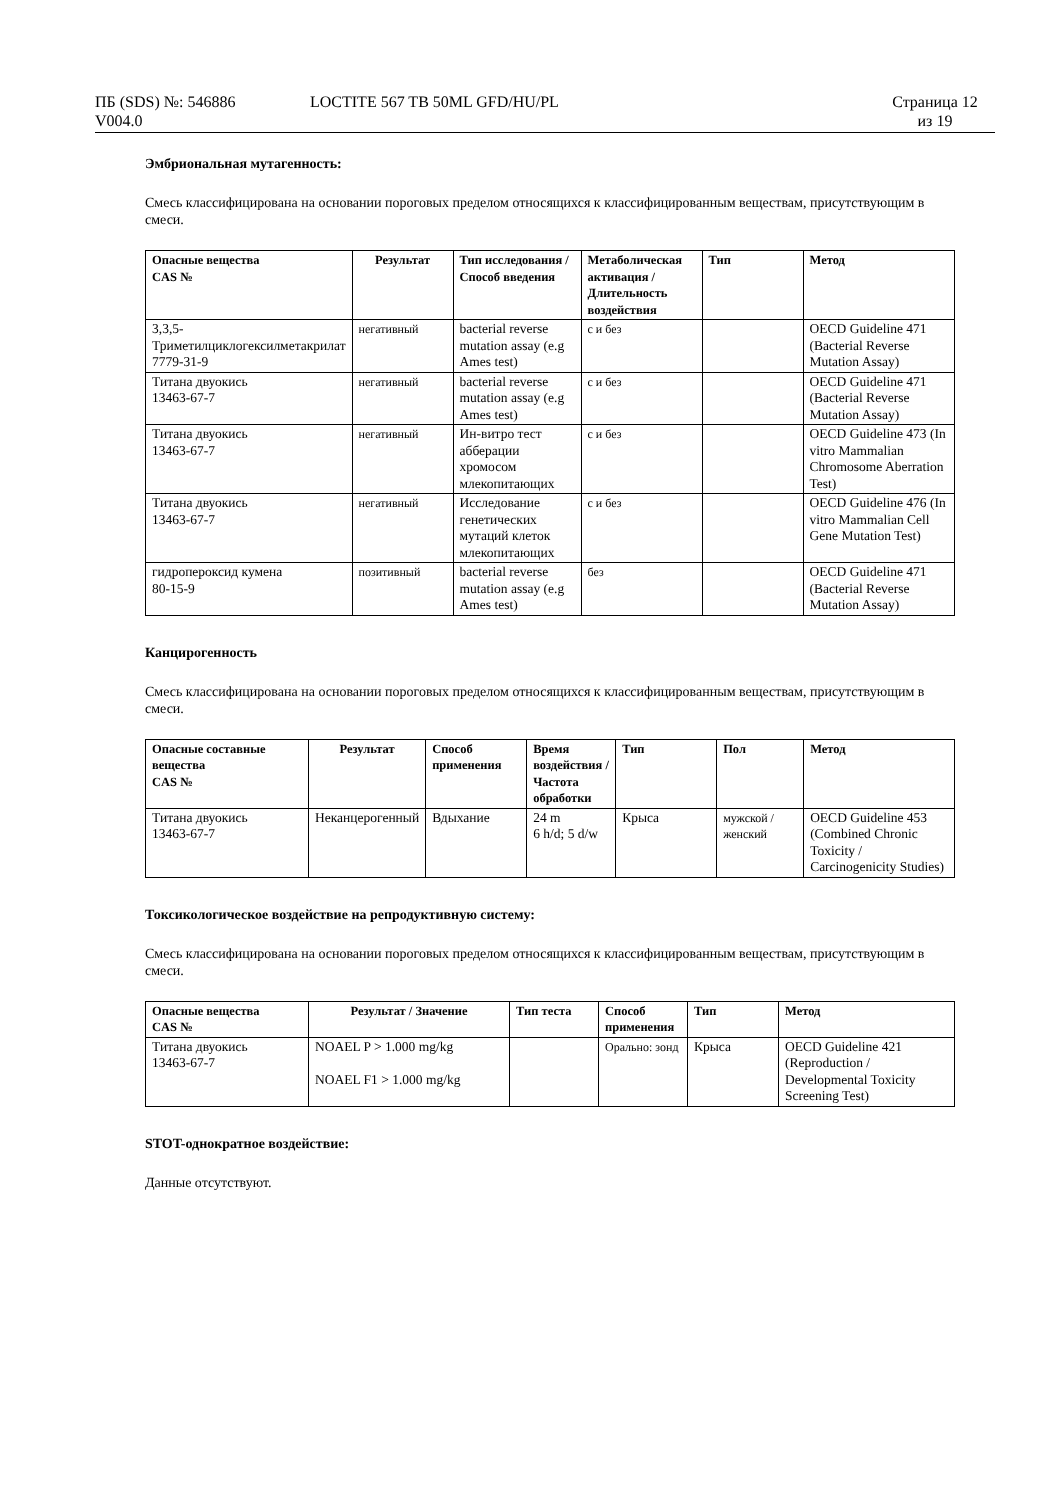ПБ (SDS) №: 546886
V004.0
LOCTITE 567 TB 50ML GFD/HU/PL Страница 12
из 19
Эмбриональная мутагенность:
Смесь классифицирована на основании пороговых пределом относящихся к классифицированным веществам, присутствующим в смеси.
| Опасные вещества CAS № | Результат | Тип исследования / Способ введения | Метаболическая активация / Длительность воздействия | Тип | Метод |
| --- | --- | --- | --- | --- | --- |
| 3,3,5-Триметилциклогексилметакрилат 7779-31-9 | негативный | bacterial reverse mutation assay (e.g Ames test) | с и без | | OECD Guideline 471 (Bacterial Reverse Mutation Assay) |
| Титана двуокись 13463-67-7 | негативный | bacterial reverse mutation assay (e.g Ames test) | с и без | | OECD Guideline 471 (Bacterial Reverse Mutation Assay) |
| Титана двуокись 13463-67-7 | негативный | Ин-витро тест абберации хромосом млекопитающих | с и без | | OECD Guideline 473 (In vitro Mammalian Chromosome Aberration Test) |
| Титана двуокись 13463-67-7 | негативный | Исследование генетических мутаций клеток млекопитающих | с и без | | OECD Guideline 476 (In vitro Mammalian Cell Gene Mutation Test) |
| гидропероксид кумена 80-15-9 | позитивный | bacterial reverse mutation assay (e.g Ames test) | без | | OECD Guideline 471 (Bacterial Reverse Mutation Assay) |
Канцирогенность
Смесь классифицирована на основании пороговых пределом относящихся к классифицированным веществам, присутствующим в смеси.
| Опасные составные вещества CAS № | Результат | Способ применения | Время воздействия / Частота обработки | Тип | Пол | Метод |
| --- | --- | --- | --- | --- | --- | --- |
| Титана двуокись 13463-67-7 | Неканцерогенный | Вдыхание | 24 m 6 h/d; 5 d/w | Крыса | мужской / женский | OECD Guideline 453 (Combined Chronic Toxicity / Carcinogenicity Studies) |
Токсикологическое воздействие на репродуктивную систему:
Смесь классифицирована на основании пороговых пределом относящихся к классифицированным веществам, присутствующим в смеси.
| Опасные вещества CAS № | Результат / Значение | Тип теста | Способ применения | Тип | Метод |
| --- | --- | --- | --- | --- | --- |
| Титана двуокись 13463-67-7 | NOAEL P > 1.000 mg/kg NOAEL F1 > 1.000 mg/kg | | Орально: зонд | Крыса | OECD Guideline 421 (Reproduction / Developmental Toxicity Screening Test) |
STOT-однократное воздействие:
Данные отсутствуют.